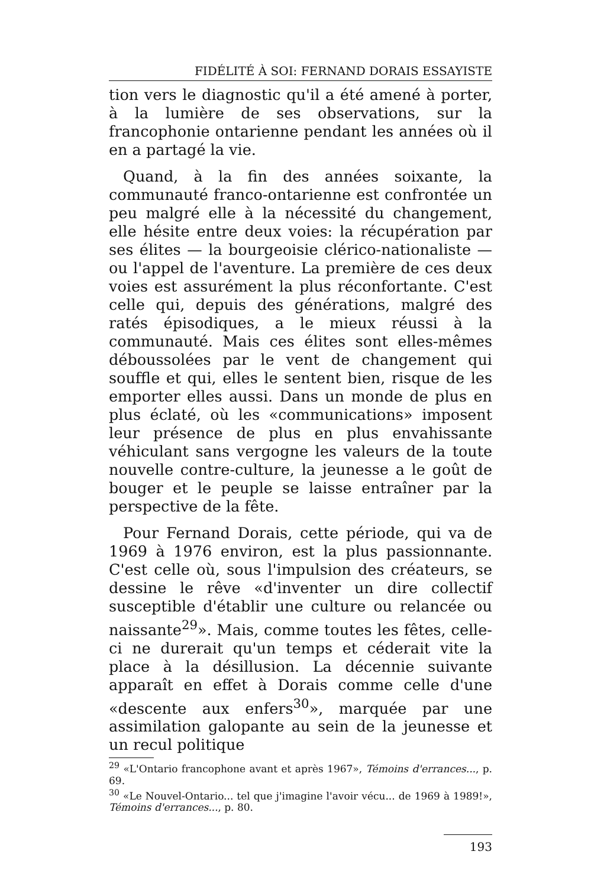FIDÉLITÉ À SOI: FERNAND DORAIS ESSAYISTE
tion vers le diagnostic qu'il a été amené à porter, à la lumière de ses observations, sur la francophonie ontarienne pendant les années où il en a partagé la vie.
Quand, à la fin des années soixante, la communauté franco-ontarienne est confrontée un peu malgré elle à la nécessité du changement, elle hésite entre deux voies: la récupération par ses élites — la bourgeoisie clérico-nationaliste — ou l'appel de l'aventure. La première de ces deux voies est assurément la plus réconfortante. C'est celle qui, depuis des générations, malgré des ratés épisodiques, a le mieux réussi à la communauté. Mais ces élites sont elles-mêmes déboussolées par le vent de changement qui souffle et qui, elles le sentent bien, risque de les emporter elles aussi. Dans un monde de plus en plus éclaté, où les «communications» imposent leur présence de plus en plus envahissante véhiculant sans vergogne les valeurs de la toute nouvelle contre-culture, la jeunesse a le goût de bouger et le peuple se laisse entraîner par la perspective de la fête.
Pour Fernand Dorais, cette période, qui va de 1969 à 1976 environ, est la plus passionnante. C'est celle où, sous l'impulsion des créateurs, se dessine le rêve «d'inventer un dire collectif susceptible d'établir une culture ou relancée ou naissante<sup>29</sup>». Mais, comme toutes les fêtes, celle-ci ne durerait qu'un temps et céderait vite la place à la désillusion. La décennie suivante apparaît en effet à Dorais comme celle d'une «descente aux enfers<sup>30</sup>», marquée par une assimilation galopante au sein de la jeunesse et un recul politique
<sup>29</sup> «L'Ontario francophone avant et après 1967», Témoins d'errances..., p. 69.
<sup>30</sup> «Le Nouvel-Ontario... tel que j'imagine l'avoir vécu... de 1969 à 1989!», Témoins d'errances..., p. 80.
193